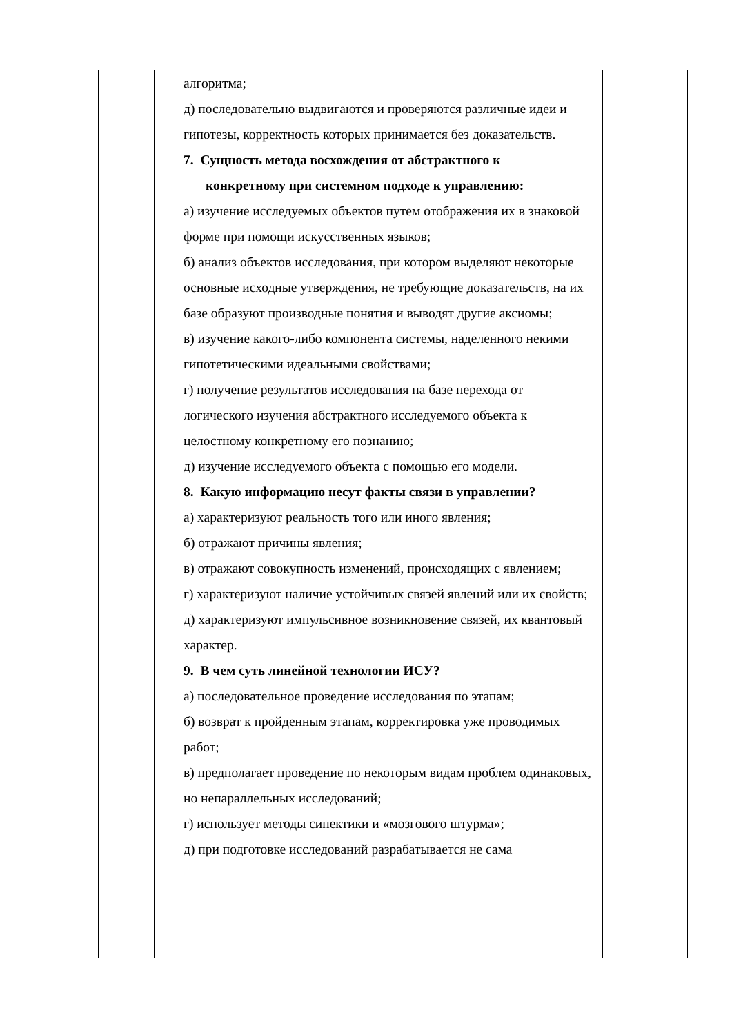| | алгоритма; д) последовательно выдвигаются и проверяются различные идеи и гипотезы, корректность которых принимается без доказательств. 7. Сущность метода восхождения от абстрактного к конкретному при системном подходе к управлению: а) изучение исследуемых объектов путем отображения их в знаковой форме при помощи искусственных языков; б) анализ объектов исследования, при котором выделяют некоторые основные исходные утверждения, не требующие доказательств, на их базе образуют производные понятия и выводят другие аксиомы; в) изучение какого-либо компонента системы, наделенного некими гипотетическими идеальными свойствами; г) получение результатов исследования на базе перехода от логического изучения абстрактного исследуемого объекта к целостному конкретному его познанию; д) изучение исследуемого объекта с помощью его модели. 8. Какую информацию несут факты связи в управлении? а) характеризуют реальность того или иного явления; б) отражают причины явления; в) отражают совокупность изменений, происходящих с явлением; г) характеризуют наличие устойчивых связей явлений или их свойств; д) характеризуют импульсивное возникновение связей, их квантовый характер. 9. В чем суть линейной технологии ИСУ? а) последовательное проведение исследования по этапам; б) возврат к пройденным этапам, корректировка уже проводимых работ; в) предполагает проведение по некоторым видам проблем одинаковых, но непараллельных исследований; г) использует методы синектики и «мозгового штурма»; д) при подготовке исследований разрабатывается не сама | |